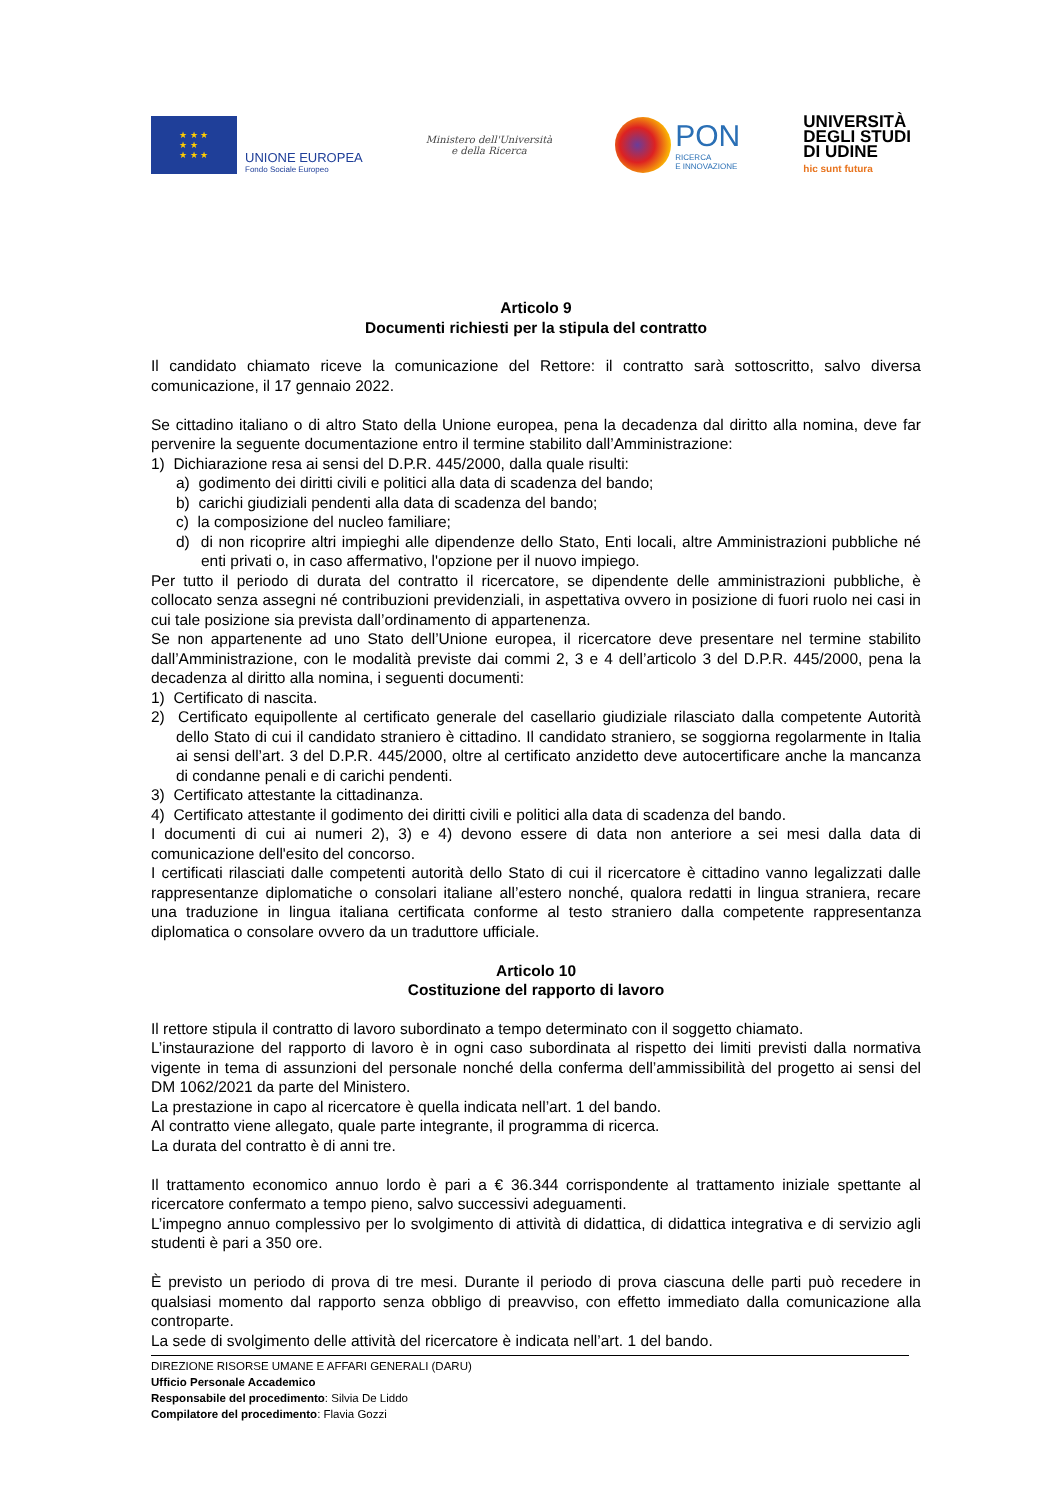★ ★ ★
★ ★
★ ★ ★
UNIONE EUROPEA
Fondo Sociale Europeo
Ministero dell'Università
e della Ricerca
PON
RICERCA
E INNOVAZIONE
UNIVERSITÀ
DEGLI STUDI
DI UDINE
hic sunt futura
Articolo 9
Documenti richiesti per la stipula del contratto
Il candidato chiamato riceve la comunicazione del Rettore: il contratto sarà sottoscritto, salvo diversa comunicazione, il 17 gennaio 2022.
Se cittadino italiano o di altro Stato della Unione europea, pena la decadenza dal diritto alla nomina, deve far pervenire la seguente documentazione entro il termine stabilito dall’Amministrazione:
1) Dichiarazione resa ai sensi del D.P.R. 445/2000, dalla quale risulti:
a) godimento dei diritti civili e politici alla data di scadenza del bando;
b) carichi giudiziali pendenti alla data di scadenza del bando;
c) la composizione del nucleo familiare;
d) di non ricoprire altri impieghi alle dipendenze dello Stato, Enti locali, altre Amministrazioni pubbliche né enti privati o, in caso affermativo, l'opzione per il nuovo impiego.
Per tutto il periodo di durata del contratto il ricercatore, se dipendente delle amministrazioni pubbliche, è collocato senza assegni né contribuzioni previdenziali, in aspettativa ovvero in posizione di fuori ruolo nei casi in cui tale posizione sia prevista dall’ordinamento di appartenenza.
Se non appartenente ad uno Stato dell’Unione europea, il ricercatore deve presentare nel termine stabilito dall’Amministrazione, con le modalità previste dai commi 2, 3 e 4 dell’articolo 3 del D.P.R. 445/2000, pena la decadenza al diritto alla nomina, i seguenti documenti:
1) Certificato di nascita.
2) Certificato equipollente al certificato generale del casellario giudiziale rilasciato dalla competente Autorità dello Stato di cui il candidato straniero è cittadino. Il candidato straniero, se soggiorna regolarmente in Italia ai sensi dell’art. 3 del D.P.R. 445/2000, oltre al certificato anzidetto deve autocertificare anche la mancanza di condanne penali e di carichi pendenti.
3) Certificato attestante la cittadinanza.
4) Certificato attestante il godimento dei diritti civili e politici alla data di scadenza del bando.
I documenti di cui ai numeri 2), 3) e 4) devono essere di data non anteriore a sei mesi dalla data di comunicazione dell'esito del concorso.
I certificati rilasciati dalle competenti autorità dello Stato di cui il ricercatore è cittadino vanno legalizzati dalle rappresentanze diplomatiche o consolari italiane all’estero nonché, qualora redatti in lingua straniera, recare una traduzione in lingua italiana certificata conforme al testo straniero dalla competente rappresentanza diplomatica o consolare ovvero da un traduttore ufficiale.
Articolo 10
Costituzione del rapporto di lavoro
Il rettore stipula il contratto di lavoro subordinato a tempo determinato con il soggetto chiamato.
L’instaurazione del rapporto di lavoro è in ogni caso subordinata al rispetto dei limiti previsti dalla normativa vigente in tema di assunzioni del personale nonché della conferma dell’ammissibilità del progetto ai sensi del DM 1062/2021 da parte del Ministero.
La prestazione in capo al ricercatore è quella indicata nell’art. 1 del bando.
Al contratto viene allegato, quale parte integrante, il programma di ricerca.
La durata del contratto è di anni tre.
Il trattamento economico annuo lordo è pari a € 36.344 corrispondente al trattamento iniziale spettante al ricercatore confermato a tempo pieno, salvo successivi adeguamenti.
L’impegno annuo complessivo per lo svolgimento di attività di didattica, di didattica integrativa e di servizio agli studenti è pari a 350 ore.
È previsto un periodo di prova di tre mesi. Durante il periodo di prova ciascuna delle parti può recedere in qualsiasi momento dal rapporto senza obbligo di preavviso, con effetto immediato dalla comunicazione alla controparte.
La sede di svolgimento delle attività del ricercatore è indicata nell’art. 1 del bando.
DIREZIONE RISORSE UMANE E AFFARI GENERALI (DARU)
Ufficio Personale Accademico
Responsabile del procedimento: Silvia De Liddo
Compilatore del procedimento: Flavia Gozzi